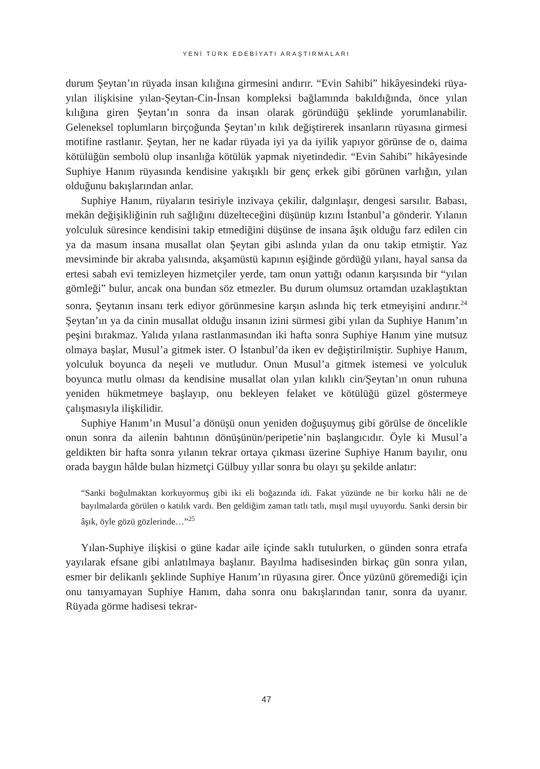YENİ TÜRK EDEBİYATI ARAŞTIRMALARI
durum Şeytan’ın rüyada insan kılığına girmesini andırır. “Evin Sahibi” hikâyesindeki rüya-yılan ilişkisine yılan-Şeytan-Cin-İnsan kompleksi bağlamında bakıldığında, önce yılan kılığına giren Şeytan’ın sonra da insan olarak göründüğü şeklinde yorumlanabilir. Geleneksel toplumların birçoğunda Şeytan’ın kılık değiştirerek insanların rüyasına girmesi motifine rastlanır. Şeytan, her ne kadar rüyada iyi ya da iyilik yapıyor görünse de o, daima kötülüğün sembolü olup insanlığa kötülük yapmak niyetindedir. “Evin Sahibi” hikâyesinde Suphiye Hanım rüyasında kendisine yakışıklı bir genç erkek gibi görünen varlığın, yılan olduğunu bakışlarından anlar.
Suphiye Hanım, rüyaların tesiriyle inzivaya çekilir, dalgınlaşır, dengesi sarsılır. Babası, mekân değişikliğinin ruh sağlığını düzelteceğini düşünüp kızını İstanbul’a gönderir. Yılanın yolculuk süresince kendisini takip etmediğini düşünse de insana âşık olduğu farz edilen cin ya da masum insana musallat olan Şeytan gibi aslında yılan da onu takip etmiştir. Yaz mevsiminde bir akraba yalısında, akşamüstü kapının eşiğinde gördüğü yılanı, hayal sansa da ertesi sabah evi temizleyen hizmetçiler yerde, tam onun yattığı odanın karşısında bir “yılan gömleği” bulur, ancak ona bundan söz etmezler. Bu durum olumsuz ortamdan uzaklaştıktan sonra, Şeytanın insanı terk ediyor görünmesine karşın aslında hiç terk etmeyişini andırır.<sup>24</sup> Şeytan’ın ya da cinin musallat olduğu insanın izini sürmesi gibi yılan da Suphiye Hanım’ın peşini bırakmaz. Yalıda yılana rastlanmasından iki hafta sonra Suphiye Hanım yine mutsuz olmaya başlar, Musul’a gitmek ister. O İstanbul’da iken ev değiştirilmiştir. Suphiye Hanım, yolculuk boyunca da neşeli ve mutludur. Onun Musul’a gitmek istemesi ve yolculuk boyunca mutlu olması da kendisine musallat olan yılan kılıklı cin/Şeytan’ın onun ruhuna yeniden hükmetmeye başlayıp, onu bekleyen felaket ve kötülüğü güzel göstermeye çalışmasıyla ilişkilidir.
Suphiye Hanım’ın Musul’a dönüşü onun yeniden doğuşuymuş gibi görülse de öncelikle onun sonra da ailenin bahtının dönüşünün/peripetie’nin başlangıcıdır. Öyle ki Musul’a geldikten bir hafta sonra yılanın tekrar ortaya çıkması üzerine Suphiye Hanım bayılır, onu orada baygın hâlde bulan hizmetçi Gülbuy yıllar sonra bu olayı şu şekilde anlatır:
“Sanki boğulmaktan korkuyormuş gibi iki eli boğazında idi. Fakat yüzünde ne bir korku hâli ne de bayılmalarda görülen o katılık vardı. Ben geldiğim zaman tatlı tatlı, mışıl mışıl uyuyordu. Sanki dersin bir âşık, öyle gözü gözlerinde…”<sup>25</sup>
Yılan-Suphiye ilişkisi o güne kadar aile içinde saklı tutulurken, o günden sonra etrafa yayılarak efsane gibi anlatılmaya başlanır. Bayılma hadisesinden birkaç gün sonra yılan, esmer bir delikanlı şeklinde Suphiye Hanım’ın rüyasına girer. Önce yüzünü göremediği için onu tanıyamayan Suphiye Hanım, daha sonra onu bakışlarından tanır, sonra da uyanır. Rüyada görme hadisesi tekrar-
47